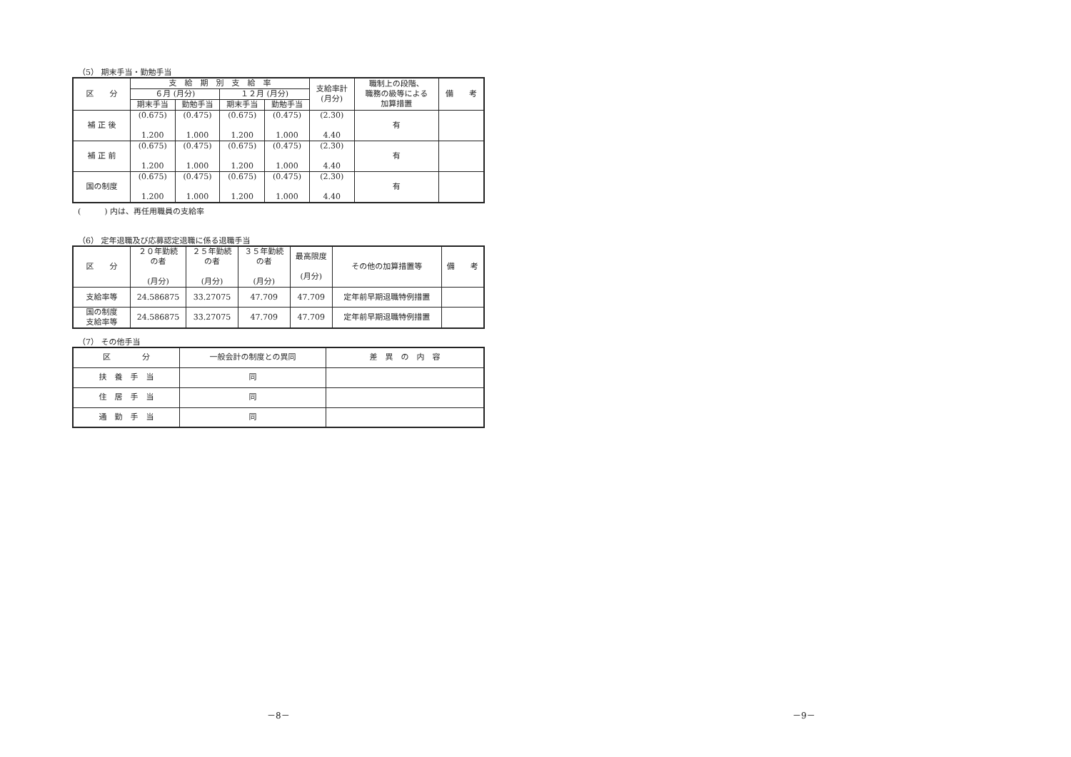（5） 期末手当・勤勉手当
| 区 分 | 支 給 期 別 支 給 率 | | | | 支給率計 (月分) | 職制上の段階、 職務の級等による 加算措置 | 備 考 |
| --- | --- | --- | --- | --- | --- | --- | --- |
| | ６月 (月分) | | １２月 (月分) | | | | |
| | 期末手当 | 勤勉手当 | 期末手当 | 勤勉手当 | | | |
| 補 正 後 | (0.675) 1.200 | (0.475) 1.000 | (0.675) 1.200 | (0.475) 1.000 | (2.30) 4.40 | 有 | |
| 補 正 前 | (0.675) 1.200 | (0.475) 1.000 | (0.675) 1.200 | (0.475) 1.000 | (2.30) 4.40 | 有 | |
| 国の制度 | (0.675) 1.200 | (0.475) 1.000 | (0.675) 1.200 | (0.475) 1.000 | (2.30) 4.40 | 有 | |
(　　　) 内は、再任用職員の支給率
（6） 定年退職及び応募認定退職に係る退職手当
| 区 分 | ２０年勤続 の者 (月分) | ２５年勤続 の者 (月分) | ３５年勤続 の者 (月分) | 最高限度 (月分) | その他の加算措置等 | 備 考 |
| --- | --- | --- | --- | --- | --- | --- |
| 支給率等 | 24.586875 | 33.27075 | 47.709 | 47.709 | 定年前早期退職特例措置 | |
| 国の制度 支給率等 | 24.586875 | 33.27075 | 47.709 | 47.709 | 定年前早期退職特例措置 | |
（7） その他手当
| 区 分 | 一般会計の制度との異同 | 差 異 の 内 容 |
| --- | --- | --- |
| 扶 養 手 当 | 同 | |
| 住 居 手 当 | 同 | |
| 通 勤 手 当 | 同 | |
－8－ －9－